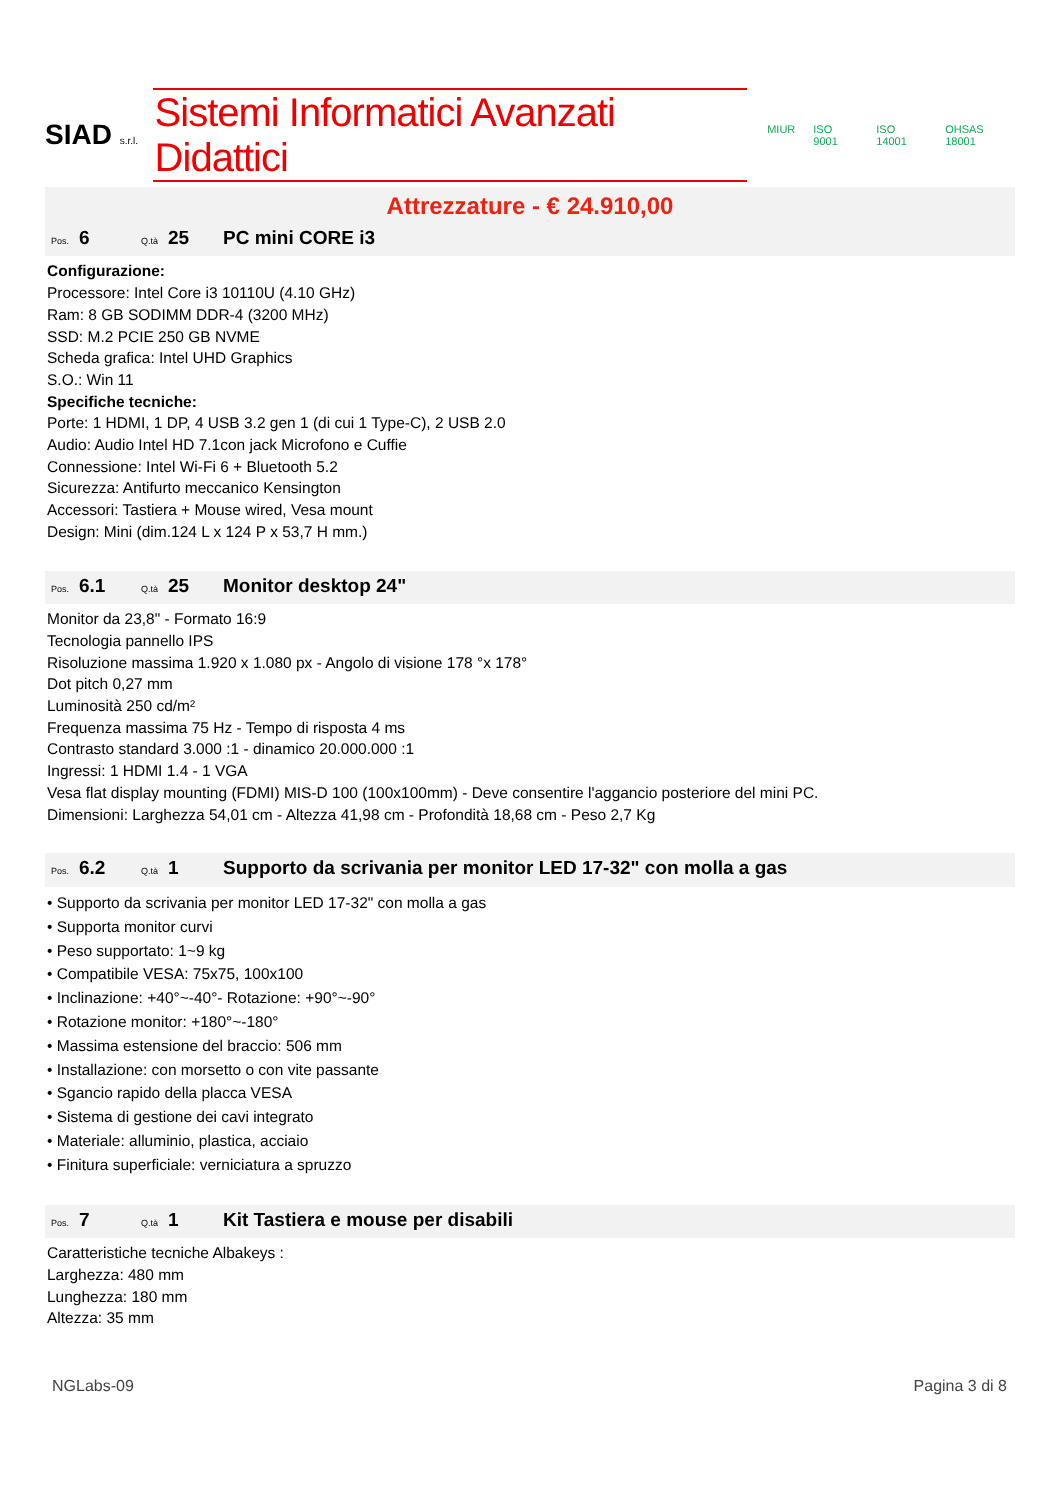SIAD s.r.l.
Sistemi Informatici Avanzati Didattici
MIUR ISO 9001 ISO 14001 OHSAS 18001
Attrezzature - € 24.910,00
Pos. 6 Q.tà 25 PC mini CORE i3
Configurazione:
Processore: Intel Core i3 10110U (4.10 GHz)
Ram: 8 GB SODIMM DDR-4 (3200 MHz)
SSD: M.2 PCIE 250 GB NVME
Scheda grafica: Intel UHD Graphics
S.O.: Win 11
Specifiche tecniche:
Porte: 1 HDMI, 1 DP, 4 USB 3.2 gen 1 (di cui 1 Type-C), 2 USB 2.0
Audio: Audio Intel HD 7.1con jack Microfono e Cuffie
Connessione: Intel Wi-Fi 6 + Bluetooth 5.2
Sicurezza: Antifurto meccanico Kensington
Accessori: Tastiera + Mouse wired, Vesa mount
Design: Mini (dim.124 L x 124 P x 53,7 H mm.)
Pos. 6.1 Q.tà 25 Monitor desktop 24"
Monitor da 23,8" - Formato 16:9
Tecnologia pannello IPS
Risoluzione massima 1.920 x 1.080 px - Angolo di visione 178 °x 178°
Dot pitch 0,27 mm
Luminosità 250 cd/m²
Frequenza massima 75 Hz - Tempo di risposta 4 ms
Contrasto standard 3.000 :1 - dinamico 20.000.000 :1
Ingressi: 1 HDMI 1.4 - 1 VGA
Vesa flat display mounting (FDMI) MIS-D 100 (100x100mm) - Deve consentire l'aggancio posteriore del mini PC.
Dimensioni: Larghezza 54,01 cm - Altezza 41,98 cm - Profondità 18,68 cm - Peso 2,7 Kg
Pos. 6.2 Q.tà 1 Supporto da scrivania per monitor LED 17-32" con molla a gas
• Supporto da scrivania per monitor LED 17-32" con molla a gas
• Supporta monitor curvi
• Peso supportato: 1~9 kg
• Compatibile VESA: 75x75, 100x100
• Inclinazione: +40°~-40°- Rotazione: +90°~-90°
• Rotazione monitor: +180°~-180°
• Massima estensione del braccio: 506 mm
• Installazione: con morsetto o con vite passante
• Sgancio rapido della placca VESA
• Sistema di gestione dei cavi integrato
• Materiale: alluminio, plastica, acciaio
• Finitura superficiale: verniciatura a spruzzo
Pos. 7 Q.tà 1 Kit Tastiera e mouse per disabili
Caratteristiche tecniche Albakeys :
Larghezza: 480 mm
Lunghezza: 180 mm
Altezza: 35 mm
NGLabs-09 Pagina 3 di 8